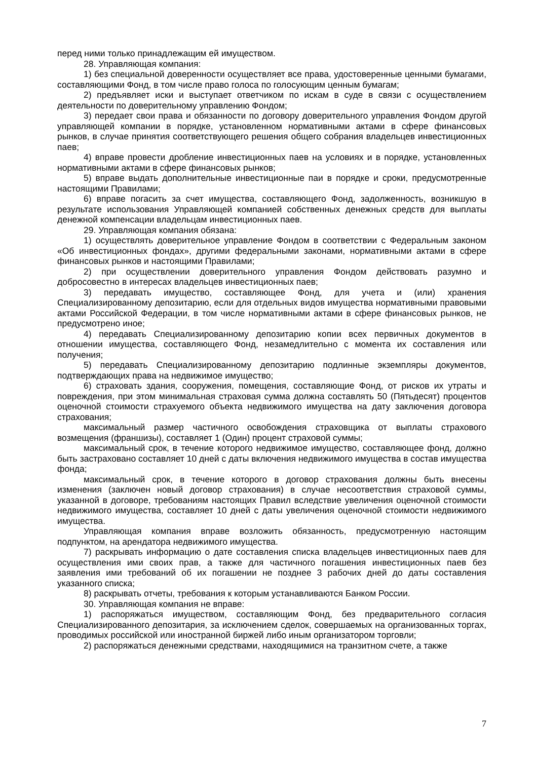перед ними только принадлежащим ей имуществом.
28. Управляющая компания:
1) без специальной доверенности осуществляет все права, удостоверенные ценными бумагами, составляющими Фонд, в том числе право голоса по голосующим ценным бумагам;
2) предъявляет иски и выступает ответчиком по искам в суде в связи с осуществлением деятельности по доверительному управлению Фондом;
3) передает свои права и обязанности по договору доверительного управления Фондом другой управляющей компании в порядке, установленном нормативными актами в сфере финансовых рынков, в случае принятия соответствующего решения общего собрания владельцев инвестиционных паев;
4) вправе провести дробление инвестиционных паев на условиях и в порядке, установленных нормативными актами в сфере финансовых рынков;
5) вправе выдать дополнительные инвестиционные паи в порядке и сроки, предусмотренные настоящими Правилами;
6) вправе погасить за счет имущества, составляющего Фонд, задолженность, возникшую в результате использования Управляющей компанией собственных денежных средств для выплаты денежной компенсации владельцам инвестиционных паев.
29. Управляющая компания обязана:
1) осуществлять доверительное управление Фондом в соответствии с Федеральным законом «Об инвестиционных фондах», другими федеральными законами, нормативными актами в сфере финансовых рынков и настоящими Правилами;
2) при осуществлении доверительного управления Фондом действовать разумно и добросовестно в интересах владельцев инвестиционных паев;
3) передавать имущество, составляющее Фонд, для учета и (или) хранения Специализированному депозитарию, если для отдельных видов имущества нормативными правовыми актами Российской Федерации, в том числе нормативными актами в сфере финансовых рынков, не предусмотрено иное;
4) передавать Специализированному депозитарию копии всех первичных документов в отношении имущества, составляющего Фонд, незамедлительно с момента их составления или получения;
5) передавать Специализированному депозитарию подлинные экземпляры документов, подтверждающих права на недвижимое имущество;
6) страховать здания, сооружения, помещения, составляющие Фонд, от рисков их утраты и повреждения, при этом минимальная страховая сумма должна составлять 50 (Пятьдесят) процентов оценочной стоимости страхуемого объекта недвижимого имущества на дату заключения договора страхования;
максимальный размер частичного освобождения страховщика от выплаты страхового возмещения (франшизы), составляет 1 (Один) процент страховой суммы;
максимальный срок, в течение которого недвижимое имущество, составляющее фонд, должно быть застраховано составляет 10 дней с даты включения недвижимого имущества в состав имущества фонда;
максимальный срок, в течение которого в договор страхования должны быть внесены изменения (заключен новый договор страхования) в случае несоответствия страховой суммы, указанной в договоре, требованиям настоящих Правил вследствие увеличения оценочной стоимости недвижимого имущества, составляет 10 дней с даты увеличения оценочной стоимости недвижимого имущества.
Управляющая компания вправе возложить обязанность, предусмотренную настоящим подпунктом, на арендатора недвижимого имущества.
7) раскрывать информацию о дате составления списка владельцев инвестиционных паев для осуществления ими своих прав, а также для частичного погашения инвестиционных паев без заявления ими требований об их погашении не позднее 3 рабочих дней до даты составления указанного списка;
8) раскрывать отчеты, требования к которым устанавливаются Банком России.
30. Управляющая компания не вправе:
1) распоряжаться имуществом, составляющим Фонд, без предварительного согласия Специализированного депозитария, за исключением сделок, совершаемых на организованных торгах, проводимых российской или иностранной биржей либо иным организатором торговли;
2) распоряжаться денежными средствами, находящимися на транзитном счете, а также
7